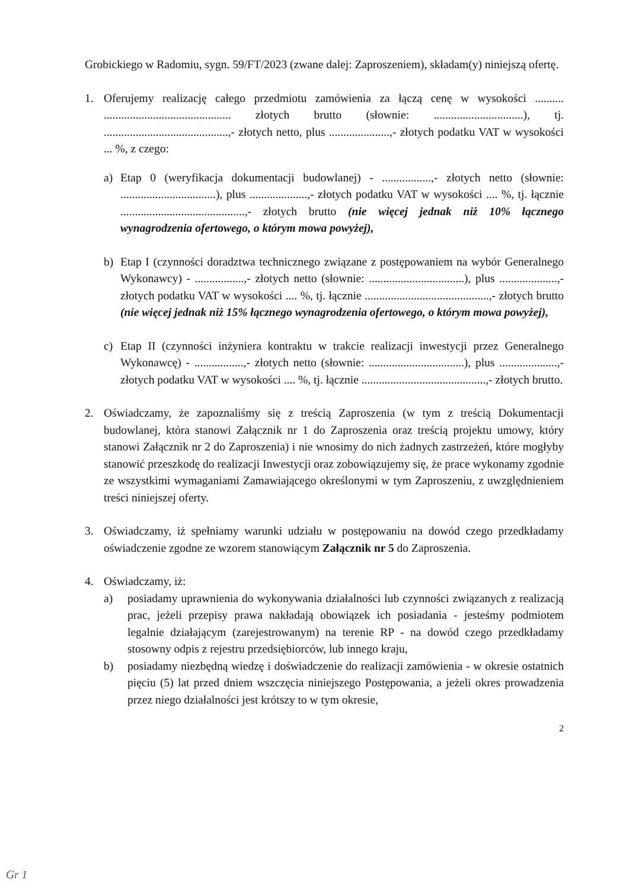Grobickiego w Radomiu, sygn. 59/FT/2023 (zwane dalej: Zaproszeniem), składam(y) niniejszą ofertę.
1. Oferujemy realizację całego przedmiotu zamówienia za łączą cenę w wysokości .......... ............................................ złotych brutto (słownie: ...............................), tj. ...........................................,- złotych netto, plus .....................,- złotych podatku VAT w wysokości ... %, z czego:
a) Etap 0 (weryfikacja dokumentacji budowlanej) - .................,- złotych netto (słownie: .................................), plus ....................,- złotych podatku VAT w wysokości .... %, tj. łącznie ...........................................,- złotych brutto (nie więcej jednak niż 10% łącznego wynagrodzenia ofertowego, o którym mowa powyżej),
b) Etap I (czynności doradztwa technicznego związane z postępowaniem na wybór Generalnego Wykonawcy) - .................,- złotych netto (słownie: .................................), plus ....................,- złotych podatku VAT w wysokości .... %, tj. łącznie ...........................................,- złotych brutto (nie więcej jednak niż 15% łącznego wynagrodzenia ofertowego, o którym mowa powyżej),
c) Etap II (czynności inżyniera kontraktu w trakcie realizacji inwestycji przez Generalnego Wykonawcę) - .................,- złotych netto (słownie: .................................), plus ....................,- złotych podatku VAT w wysokości .... %, tj. łącznie ...........................................,- złotych brutto.
2. Oświadczamy, że zapoznaliśmy się z treścią Zaproszenia (w tym z treścią Dokumentacji budowlanej, która stanowi Załącznik nr 1 do Zaproszenia oraz treścią projektu umowy, który stanowi Załącznik nr 2 do Zaproszenia) i nie wnosimy do nich żadnych zastrzeżeń, które mogłyby stanowić przeszkodę do realizacji Inwestycji oraz zobowiązujemy się, że prace wykonamy zgodnie ze wszystkimi wymaganiami Zamawiającego określonymi w tym Zaproszeniu, z uwzględnieniem treści niniejszej oferty.
3. Oświadczamy, iż spełniamy warunki udziału w postępowaniu na dowód czego przedkładamy oświadczenie zgodne ze wzorem stanowiącym Załącznik nr 5 do Zaproszenia.
4. Oświadczamy, iż:
a) posiadamy uprawnienia do wykonywania działalności lub czynności związanych z realizacją prac, jeżeli przepisy prawa nakładają obowiązek ich posiadania - jesteśmy podmiotem legalnie działającym (zarejestrowanym) na terenie RP - na dowód czego przedkładamy stosowny odpis z rejestru przedsiębiorców, lub innego kraju,
b) posiadamy niezbędną wiedzę i doświadczenie do realizacji zamówienia - w okresie ostatnich pięciu (5) lat przed dniem wszczęcia niniejszego Postępowania, a jeżeli okres prowadzenia przez niego działalności jest krótszy to w tym okresie,
2
Gr 1